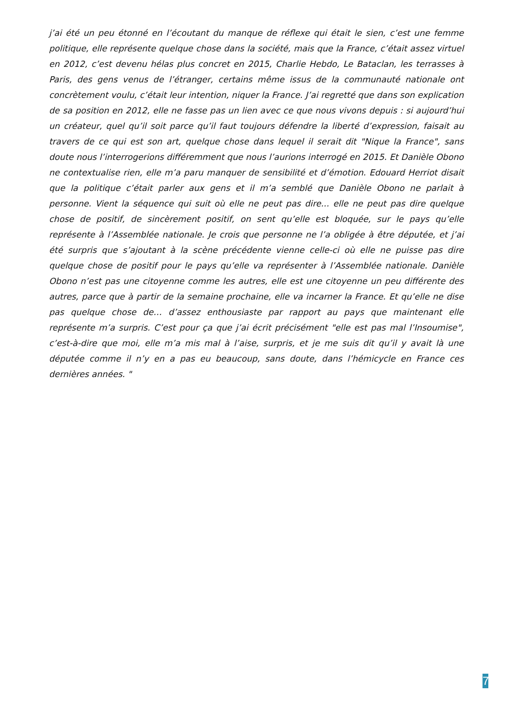j’ai été un peu étonné en l’écoutant du manque de réflexe qui était le sien, c’est une femme politique, elle représente quelque chose dans la société, mais que la France, c’était assez virtuel en 2012, c’est devenu hélas plus concret en 2015, Charlie Hebdo, Le Bataclan, les terrasses à Paris, des gens venus de l’étranger, certains même issus de la communauté nationale ont concrètement voulu, c’était leur intention, niquer la France. J’ai regretté que dans son explication de sa position en 2012, elle ne fasse pas un lien avec ce que nous vivons depuis : si aujourd’hui un créateur, quel qu’il soit parce qu’il faut toujours défendre la liberté d’expression, faisait au travers de ce qui est son art, quelque chose dans lequel il serait dit "Nique la France", sans doute nous l’interrogerions différemment que nous l’aurions interrogé en 2015. Et Danièle Obono ne contextualise rien, elle m’a paru manquer de sensibilité et d’émotion. Edouard Herriot disait que la politique c’était parler aux gens et il m’a semblé que Danièle Obono ne parlait à personne. Vient la séquence qui suit où elle ne peut pas dire... elle ne peut pas dire quelque chose de positif, de sincèrement positif, on sent qu’elle est bloquée, sur le pays qu’elle représente à l’Assemblée nationale. Je crois que personne ne l’a obligée à être députée, et j’ai été surpris que s’ajoutant à la scène précédente vienne celle-ci où elle ne puisse pas dire quelque chose de positif pour le pays qu’elle va représenter à l’Assemblée nationale. Danièle Obono n’est pas une citoyenne comme les autres, elle est une citoyenne un peu différente des autres, parce que à partir de la semaine prochaine, elle va incarner la France. Et qu’elle ne dise pas quelque chose de… d’assez enthousiaste par rapport au pays que maintenant elle représente m’a surpris. C’est pour ça que j’ai écrit précisément "elle est pas mal l’Insoumise", c’est-à-dire que moi, elle m’a mis mal à l’aise, surpris, et je me suis dit qu’il y avait là une députée comme il n’y en a pas eu beaucoup, sans doute, dans l’hémicycle en France ces dernières années. "
7